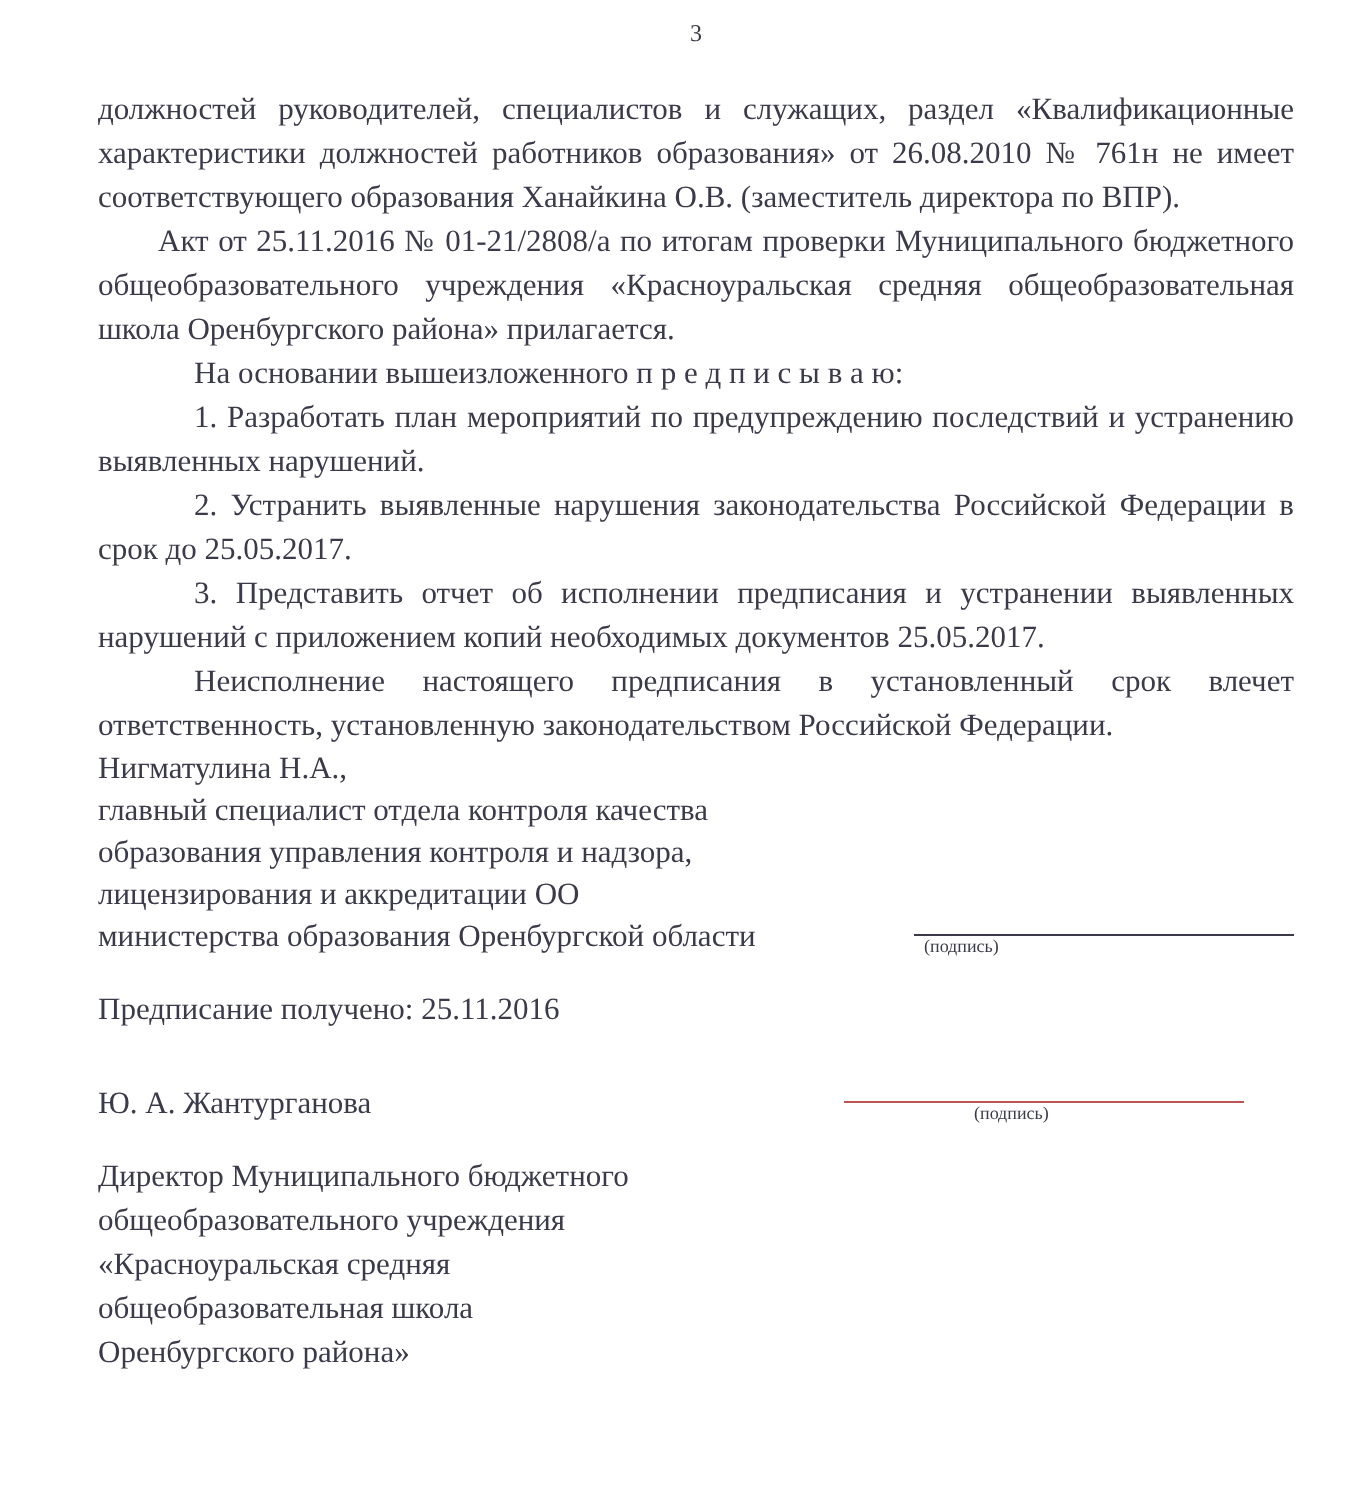3
должностей руководителей, специалистов и служащих, раздел «Квалификационные характеристики должностей работников образования» от 26.08.2010 № 761н не имеет соответствующего образования Ханайкина О.В. (заместитель директора по ВПР).
Акт от 25.11.2016 № 01-21/2808/а по итогам проверки Муниципального бюджетного общеобразовательного учреждения «Красноуральская средняя общеобразовательная школа Оренбургского района» прилагается.
На основании вышеизложенного п р е д п и с ы в а ю:
1. Разработать план мероприятий по предупреждению последствий и устранению выявленных нарушений.
2. Устранить выявленные нарушения законодательства Российской Федерации в срок до 25.05.2017.
3. Представить отчет об исполнении предписания и устранении выявленных нарушений с приложением копий необходимых документов 25.05.2017.
Неисполнение настоящего предписания в установленный срок влечет ответственность, установленную законодательством Российской Федерации.
Нигматулина Н.А.,
главный специалист отдела контроля качества
образования управления контроля и надзора,
лицензирования и аккредитации ОО
министерства образования Оренбургской области
(подпись)
Предписание получено: 25.11.2016
Ю. А. Жантурганова
(подпись)
Директор Муниципального бюджетного
общеобразовательного учреждения
«Красноуральская средняя
общеобразовательная школа
Оренбургского района»